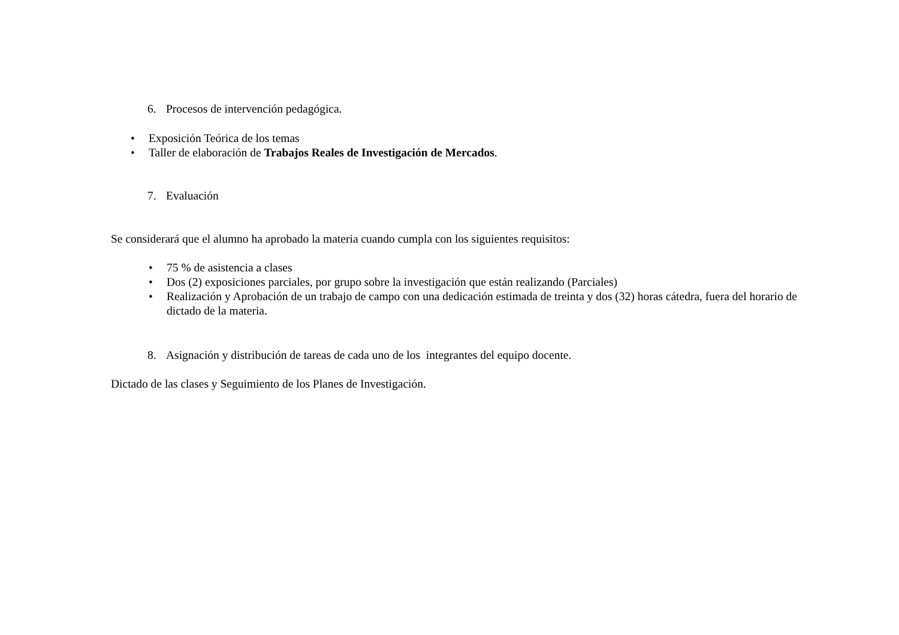6. Procesos de intervención pedagógica.
• Exposición Teórica de los temas
• Taller de elaboración de Trabajos Reales de Investigación de Mercados.
7. Evaluación
Se considerará que el alumno ha aprobado la materia cuando cumpla con los siguientes requisitos:
• 75 % de asistencia a clases
• Dos (2) exposiciones parciales, por grupo sobre la investigación que están realizando (Parciales)
• Realización y Aprobación de un trabajo de campo con una dedicación estimada de treinta y dos (32) horas cátedra, fuera del horario de dictado de la materia.
8. Asignación y distribución de tareas de cada uno de los integrantes del equipo docente.
Dictado de las clases y Seguimiento de los Planes de Investigación.